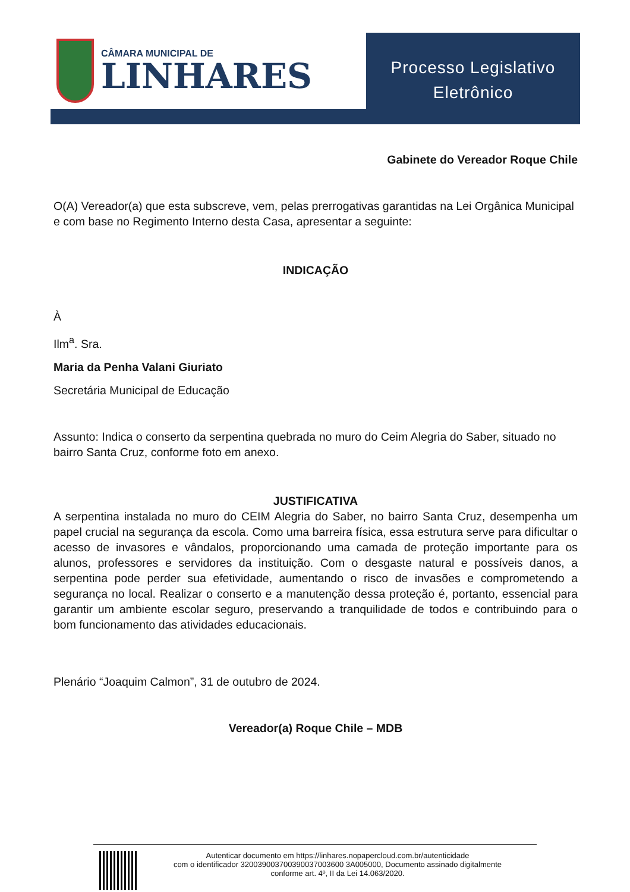CÂMARA MUNICIPAL DE
LINHARES
Processo Legislativo
Eletrônico
Gabinete do Vereador Roque Chile
O(A) Vereador(a) que esta subscreve, vem, pelas prerrogativas garantidas na Lei Orgânica Municipal e com base no Regimento Interno desta Casa, apresentar a seguinte:
INDICAÇÃO
À
Ilm<sup>a</sup>. Sra.
Maria da Penha Valani Giuriato
Secretária Municipal de Educação
Assunto: Indica o conserto da serpentina quebrada no muro do Ceim Alegria do Saber, situado no bairro Santa Cruz, conforme foto em anexo.
JUSTIFICATIVA
A serpentina instalada no muro do CEIM Alegria do Saber, no bairro Santa Cruz, desempenha um papel crucial na segurança da escola. Como uma barreira física, essa estrutura serve para dificultar o acesso de invasores e vândalos, proporcionando uma camada de proteção importante para os alunos, professores e servidores da instituição. Com o desgaste natural e possíveis danos, a serpentina pode perder sua efetividade, aumentando o risco de invasões e comprometendo a segurança no local. Realizar o conserto e a manutenção dessa proteção é, portanto, essencial para garantir um ambiente escolar seguro, preservando a tranquilidade de todos e contribuindo para o bom funcionamento das atividades educacionais.
Plenário “Joaquim Calmon”, 31 de outubro de 2024.
Vereador(a) Roque Chile – MDB
Autenticar documento em https://linhares.nopapercloud.com.br/autenticidade
com o identificador 320039003700390037003600 3A005000, Documento assinado digitalmente
conforme art. 4º, II da Lei 14.063/2020.